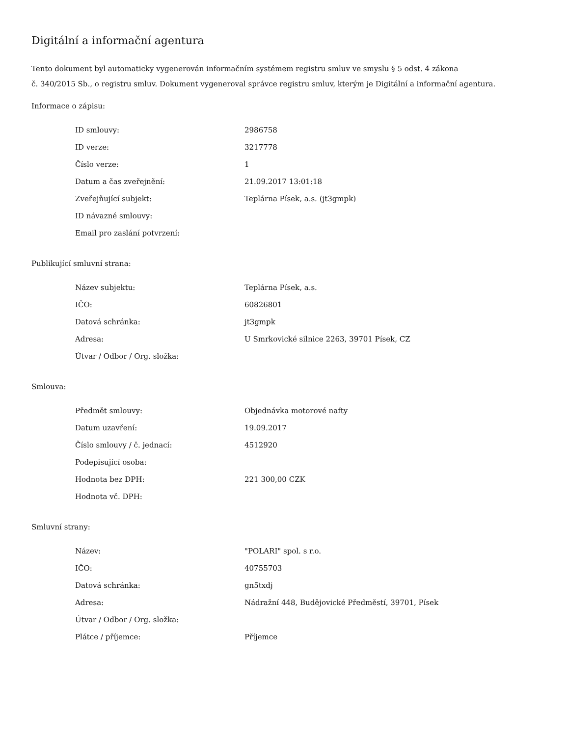Digitální a informační agentura
Tento dokument byl automaticky vygenerován informačním systémem registru smluv ve smyslu § 5 odst. 4 zákona
č. 340/2015 Sb., o registru smluv. Dokument vygeneroval správce registru smluv, kterým je Digitální a informační agentura.
Informace o zápisu:
| ID smlouvy: | 2986758 |
| ID verze: | 3217778 |
| Číslo verze: | 1 |
| Datum a čas zveřejnění: | 21.09.2017 13:01:18 |
| Zveřejňující subjekt: | Teplárna Písek, a.s. (jt3gmpk) |
| ID návazné smlouvy: | |
| Email pro zaslání potvrzení: | |
Publikující smluvní strana:
| Název subjektu: | Teplárna Písek, a.s. |
| IČO: | 60826801 |
| Datová schránka: | jt3gmpk |
| Adresa: | U Smrkovické silnice 2263, 39701 Písek, CZ |
| Útvar / Odbor / Org. složka: | |
Smlouva:
| Předmět smlouvy: | Objednávka motorové nafty |
| Datum uzavření: | 19.09.2017 |
| Číslo smlouvy / č. jednací: | 4512920 |
| Podepisující osoba: | |
| Hodnota bez DPH: | 221 300,00 CZK |
| Hodnota vč. DPH: | |
Smluvní strany:
| Název: | "POLARI" spol. s r.o. |
| IČO: | 40755703 |
| Datová schránka: | gn5txdj |
| Adresa: | Nádražní 448, Budějovické Předměstí, 39701, Písek |
| Útvar / Odbor / Org. složka: | |
| Plátce / příjemce: | Příjemce |